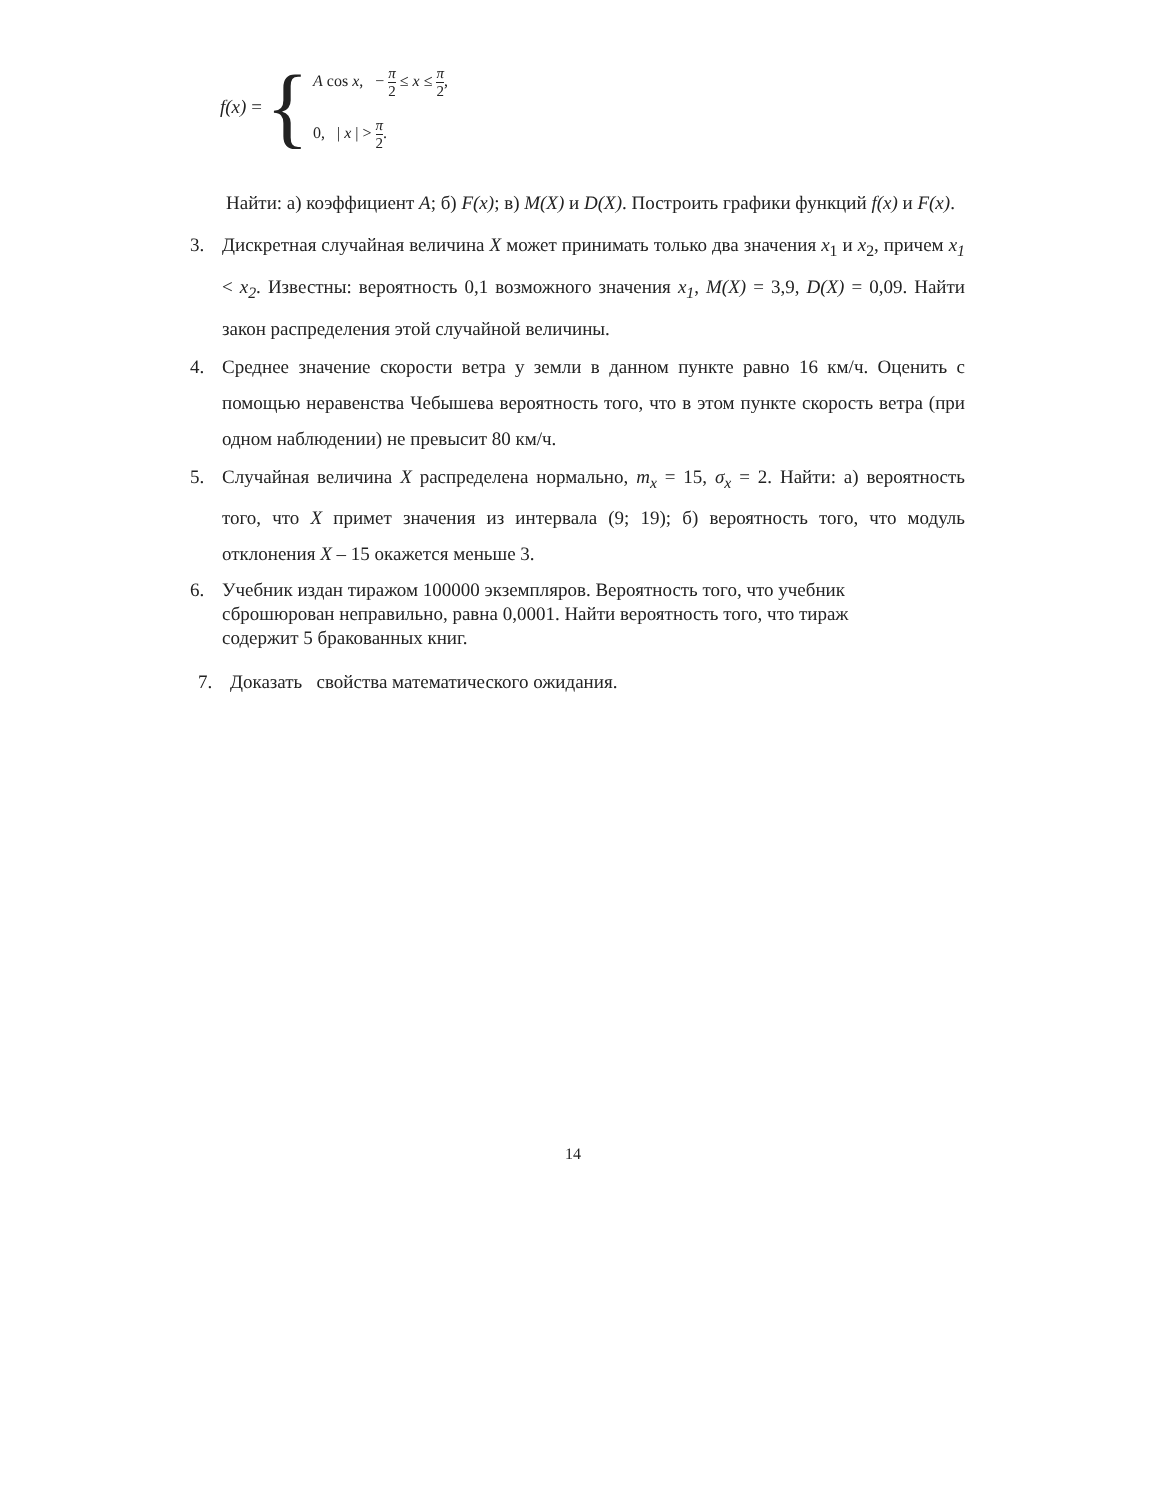f(x) = {
A cos x, − π 2 ≤ x ≤ π 2,
0, | x | > π 2.
Найти: а) коэффициент A; б) F(x); в) M(X) и D(X). Построить графики функций f(x) и F(x).
3. Дискретная случайная величина X может принимать только два значения x<sub>1</sub> и x<sub>2</sub>, причем x<sub>1</sub> < x<sub>2</sub>. Известны: вероятность 0,1 возможного значения x<sub>1</sub>, M(X) = 3,9, D(X) = 0,09. Найти закон распределения этой случайной величины.
4. Среднее значение скорости ветра у земли в данном пункте равно 16 км/ч. Оценить с помощью неравенства Чебышева вероятность того, что в этом пункте скорость ветра (при одном наблюдении) не превысит 80 км/ч.
5. Случайная величина X распределена нормально, m<sub>x</sub> = 15, σ<sub>x</sub> = 2. Найти: а) вероятность того, что X примет значения из интервала (9; 19); б) вероятность того, что модуль отклонения X – 15 окажется меньше 3.
6. Учебник издан тиражом 100000 экземпляров. Вероятность того, что учебник сброшюрован неправильно, равна 0,0001. Найти вероятность того, что тираж содержит 5 бракованных книг.
7. Доказать свойства математического ожидания.
14